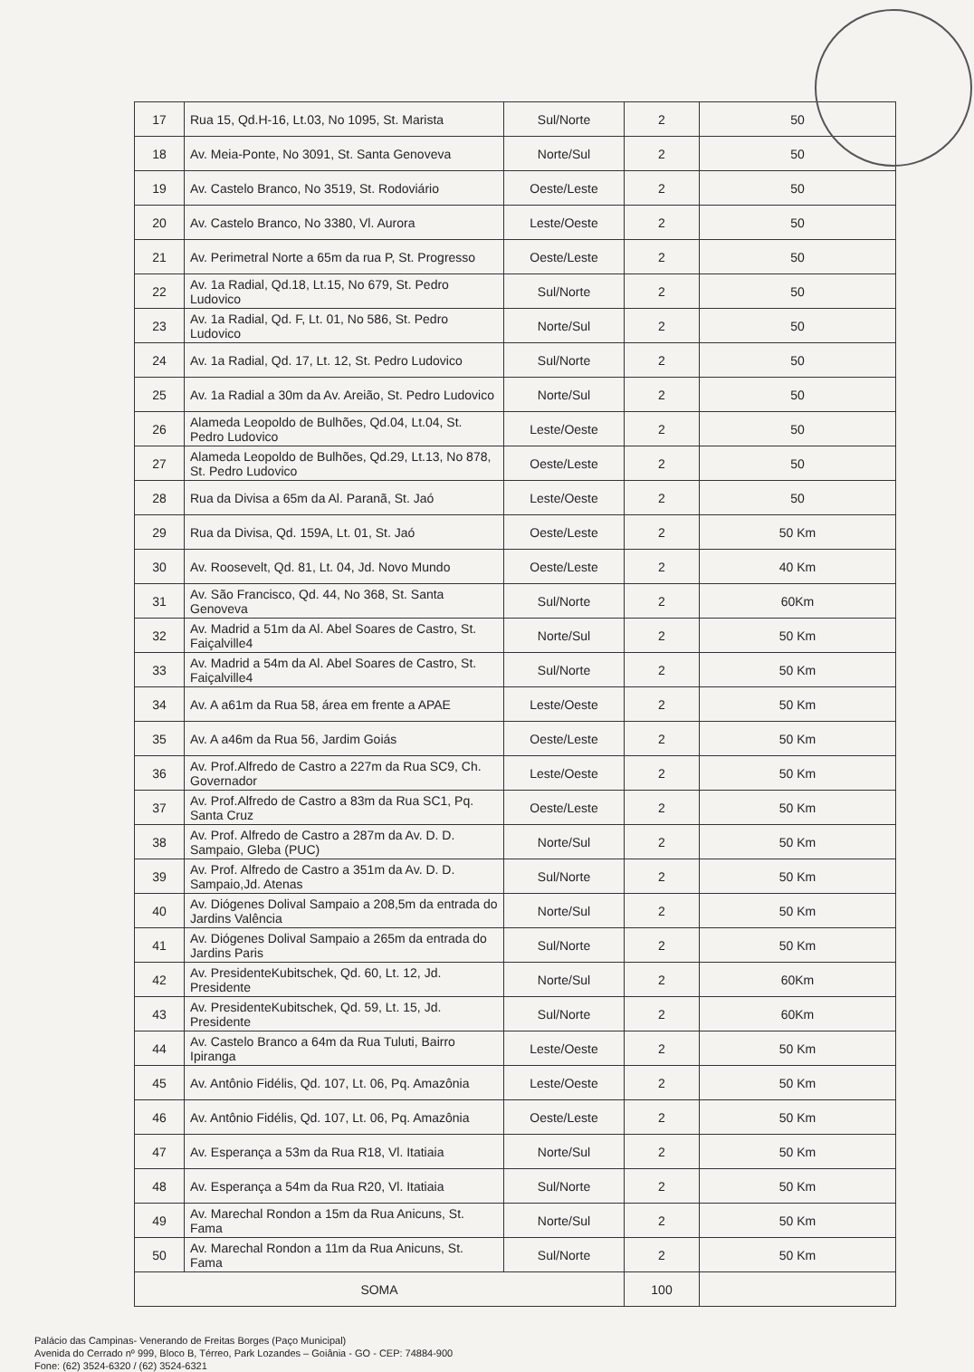| 17 | Rua 15, Qd.H-16, Lt.03, No 1095, St. Marista | Sul/Norte | 2 | 50 |
| 18 | Av. Meia-Ponte, No 3091, St. Santa Genoveva | Norte/Sul | 2 | 50 |
| 19 | Av. Castelo Branco, No 3519, St. Rodoviário | Oeste/Leste | 2 | 50 |
| 20 | Av. Castelo Branco, No 3380, Vl. Aurora | Leste/Oeste | 2 | 50 |
| 21 | Av. Perimetral Norte a 65m da rua P, St. Progresso | Oeste/Leste | 2 | 50 |
| 22 | Av. 1a Radial, Qd.18, Lt.15, No 679, St. Pedro Ludovico | Sul/Norte | 2 | 50 |
| 23 | Av. 1a Radial, Qd. F, Lt. 01, No 586, St. Pedro Ludovico | Norte/Sul | 2 | 50 |
| 24 | Av. 1a Radial, Qd. 17, Lt. 12, St. Pedro Ludovico | Sul/Norte | 2 | 50 |
| 25 | Av. 1a Radial a 30m da Av. Areião, St. Pedro Ludovico | Norte/Sul | 2 | 50 |
| 26 | Alameda Leopoldo de Bulhões, Qd.04, Lt.04, St. Pedro Ludovico | Leste/Oeste | 2 | 50 |
| 27 | Alameda Leopoldo de Bulhões, Qd.29, Lt.13, No 878, St. Pedro Ludovico | Oeste/Leste | 2 | 50 |
| 28 | Rua da Divisa a 65m da Al. Paranã, St. Jaó | Leste/Oeste | 2 | 50 |
| 29 | Rua da Divisa, Qd. 159A, Lt. 01, St. Jaó | Oeste/Leste | 2 | 50 Km |
| 30 | Av. Roosevelt, Qd. 81, Lt. 04, Jd. Novo Mundo | Oeste/Leste | 2 | 40 Km |
| 31 | Av. São Francisco, Qd. 44, No 368, St. Santa Genoveva | Sul/Norte | 2 | 60Km |
| 32 | Av. Madrid a 51m da Al. Abel Soares de Castro, St. Faiçalville4 | Norte/Sul | 2 | 50 Km |
| 33 | Av. Madrid a 54m da Al. Abel Soares de Castro, St. Faiçalville4 | Sul/Norte | 2 | 50 Km |
| 34 | Av. A a61m da Rua 58, área em frente a APAE | Leste/Oeste | 2 | 50 Km |
| 35 | Av. A a46m da Rua 56, Jardim Goiás | Oeste/Leste | 2 | 50 Km |
| 36 | Av. Prof.Alfredo de Castro a 227m da Rua SC9, Ch. Governador | Leste/Oeste | 2 | 50 Km |
| 37 | Av. Prof.Alfredo de Castro a 83m da Rua SC1, Pq. Santa Cruz | Oeste/Leste | 2 | 50 Km |
| 38 | Av. Prof. Alfredo de Castro a 287m da Av. D. D. Sampaio, Gleba (PUC) | Norte/Sul | 2 | 50 Km |
| 39 | Av. Prof. Alfredo de Castro a 351m da Av. D. D. Sampaio,Jd. Atenas | Sul/Norte | 2 | 50 Km |
| 40 | Av. Diógenes Dolival Sampaio a 208,5m da entrada do Jardins Valência | Norte/Sul | 2 | 50 Km |
| 41 | Av. Diógenes Dolival Sampaio a 265m da entrada do Jardins Paris | Sul/Norte | 2 | 50 Km |
| 42 | Av. PresidenteKubitschek, Qd. 60, Lt. 12, Jd. Presidente | Norte/Sul | 2 | 60Km |
| 43 | Av. PresidenteKubitschek, Qd. 59, Lt. 15, Jd. Presidente | Sul/Norte | 2 | 60Km |
| 44 | Av. Castelo Branco a 64m da Rua Tuluti, Bairro Ipiranga | Leste/Oeste | 2 | 50 Km |
| 45 | Av. Antônio Fidélis, Qd. 107, Lt. 06, Pq. Amazônia | Leste/Oeste | 2 | 50 Km |
| 46 | Av. Antônio Fidélis, Qd. 107, Lt. 06, Pq. Amazônia | Oeste/Leste | 2 | 50 Km |
| 47 | Av. Esperança a 53m da Rua R18, Vl. Itatiaia | Norte/Sul | 2 | 50 Km |
| 48 | Av. Esperança a 54m da Rua R20, Vl. Itatiaia | Sul/Norte | 2 | 50 Km |
| 49 | Av. Marechal Rondon a 15m da Rua Anicuns, St. Fama | Norte/Sul | 2 | 50 Km |
| 50 | Av. Marechal Rondon a 11m da Rua Anicuns, St. Fama | Sul/Norte | 2 | 50 Km |
| SOMA | | | 100 | |
Palácio das Campinas- Venerando de Freitas Borges (Paço Municipal)
Avenida do Cerrado nº 999, Bloco B, Térreo, Park Lozandes – Goiânia - GO - CEP: 74884-900
Fone: (62) 3524-6320 / (62) 3524-6321